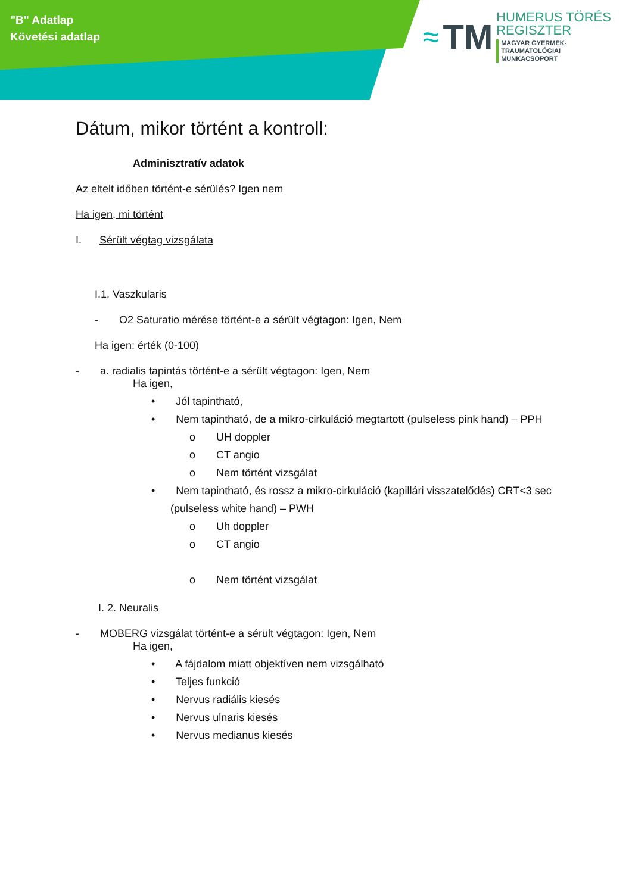"B" Adatlap
Követési adatlap
≈ TM
HUMERUS TÖRÉS
REGISZTER
MAGYAR GYERMEK-TRAUMATOLÓGIAI
MUNKACSOPORT
Dátum, mikor történt a kontroll:
Adminisztratív adatok
Az eltelt időben történt-e sérülés? Igen nem
Ha igen, mi történt
I. Sérült végtag vizsgálata
I.1. Vaszkularis
- O2 Saturatio mérése történt-e a sérült végtagon: Igen, Nem
Ha igen: érték (0-100)
- a. radialis tapintás történt-e a sérült végtagon: Igen, Nem
Ha igen,
• Jól tapintható,
• Nem tapintható, de a mikro-cirkuláció megtartott (pulseless pink hand) – PPH
o UH doppler
o CT angio
o Nem történt vizsgálat
• Nem tapintható, és rossz a mikro-cirkuláció (kapillári visszatelődés) CRT<3 sec (pulseless white hand) – PWH
o Uh doppler
o CT angio
o Nem történt vizsgálat
I. 2. Neuralis
- MOBERG vizsgálat történt-e a sérült végtagon: Igen, Nem
Ha igen,
• A fájdalom miatt objektíven nem vizsgálható
• Teljes funkció
• Nervus radiális kiesés
• Nervus ulnaris kiesés
• Nervus medianus kiesés